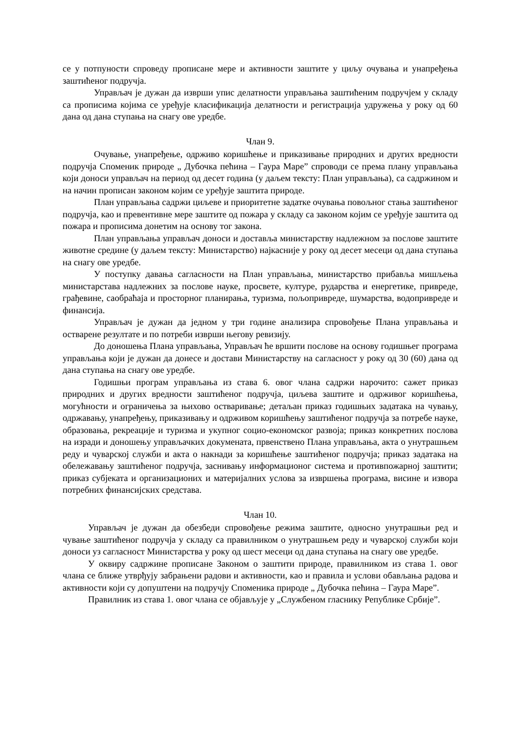се у потпуности спроведу прописане мере и активности заштите у циљу очувања и унапређења заштићеног подручја.
Управљач је дужан да изврши упис делатности управљања заштићеним подручјем у складу са прописима којима се уређује класификација делатности и регистрација удружења у року од 60 дана од дана ступања на снагу ове уредбе.
Члан 9.
Очување, унапређење, одрживо коришћење и приказивање природних и других вредности подручја Споменик природе „ Дубочка пећина – Гаура Маре” спроводи се према плану управљања који доноси управљач на период од десет година (у даљем тексту: План управљања), са садржином и на начин прописан законом којим се уређује заштита природе.
План управљања садржи циљеве и приоритетне задатке очувања повољног стања заштићеног подручја, као и превентивне мере заштите од пожара у складу са законом којим се уређује заштита од пожара и прописима донетим на основу тог закона.
План управљања управљач доноси и доставља министарству надлежном за послове заштите животне средине (у даљем тексту: Министарство) најкасније у року од десет месеци од дана ступања на снагу ове уредбе.
У поступку давања сагласности на План управљања, министарство прибавља мишљења министарстава надлежних за послове науке, просвете, културе, рударства и енергетике, привреде, грађевине, саобраћаја и просторног планирања, туризма, пољопривреде, шумарства, водопривреде и финансија.
Управљач је дужан да једном у три године анализира спровођење Плана управљања и остварене резултате и по потреби изврши његову ревизију.
До доношења Плана управљања, Управљач ће вршити послове на основу годишњег програма управљања који је дужан да донесе и достави Министарству на сагласност у року од 30 (60) дана од дана ступања на снагу ове уредбе.
Годишњи програм управљања из става 6. овог члана садржи нарочито: сажет приказ природних и других вредности заштићеног подручја, циљева заштите и одрживог коришћења, могућности и ограничења за њихово остваривање; детаљан приказ годишњих задатака на чувању, одржавању, унапређењу, приказивању и одрживом коришћењу заштићеног подручја за потребе науке, образовања, рекреације и туризма и укупног социо-економског развоја; приказ конкретних послова на изради и доношењу управљачких докумената, првенствено Плана управљања, акта о унутрашњем реду и чуварској служби и акта о накнади за коришћење заштићеног подручја; приказ задатака на обележавању заштићеног подручја, заснивању информационог система и противпожарној заштити; приказ субјеката и организационих и материјалних услова за извршења програма, висине и извора потребних финансијских средстава.
Члан 10.
Управљач је дужан да обезбеди спровођење режима заштите, односно унутрашњи ред и чување заштићеног подручја у складу са правилником о унутрашњем реду и чуварској служби који доноси уз сагласност Министарства у року од шест месеци од дана ступања на снагу ове уредбе.
У оквиру садржине прописане Законом о заштити природе, правилником из става 1. овог члана се ближе утврђују забрањени радови и активности, као и правила и услови обављања радова и активности који су допуштени на подручју Споменика природе „ Дубочка пећина – Гаура Маре”.
Правилник из става 1. овог члана се објављује у „Службеном гласнику Републике Србије”.